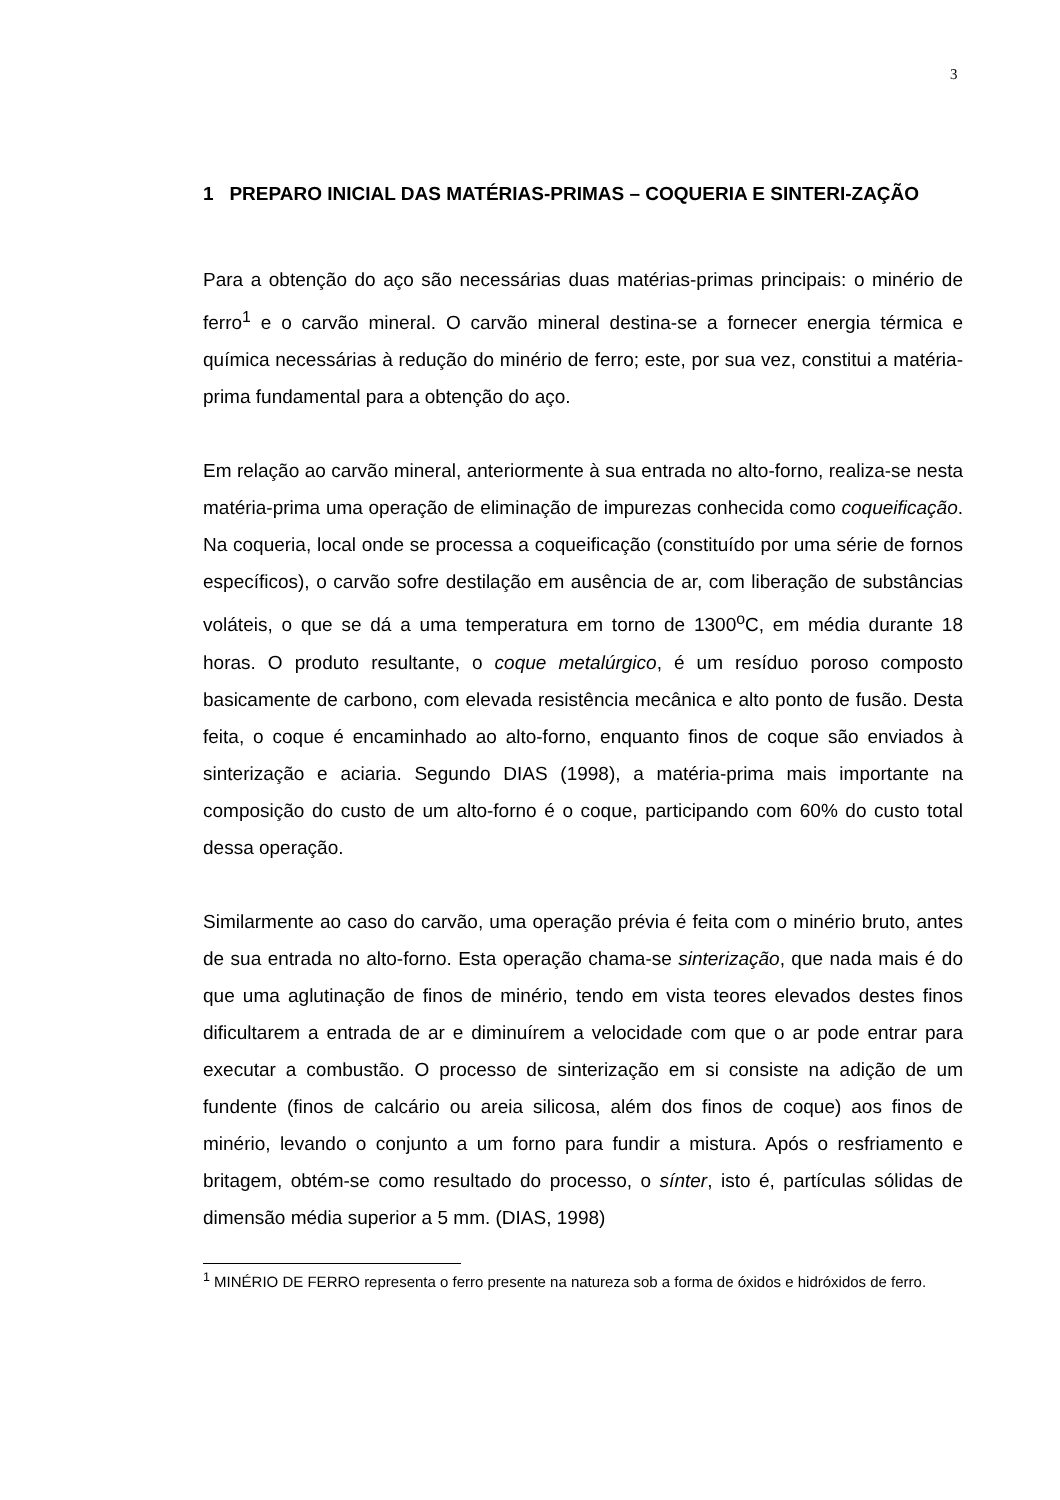3
1 PREPARO INICIAL DAS MATÉRIAS-PRIMAS – COQUERIA E SINTERI-ZAÇÃO
Para a obtenção do aço são necessárias duas matérias-primas principais: o minério de ferro<sup>1</sup> e o carvão mineral. O carvão mineral destina-se a fornecer energia térmica e química necessárias à redução do minério de ferro; este, por sua vez, constitui a matéria-prima fundamental para a obtenção do aço.
Em relação ao carvão mineral, anteriormente à sua entrada no alto-forno, realiza-se nesta matéria-prima uma operação de eliminação de impurezas conhecida como coqueificação. Na coqueria, local onde se processa a coqueificação (constituído por uma série de fornos específicos), o carvão sofre destilação em ausência de ar, com liberação de substâncias voláteis, o que se dá a uma temperatura em torno de 1300<sup>o</sup>C, em média durante 18 horas. O produto resultante, o coque metalúrgico, é um resíduo poroso composto basicamente de carbono, com elevada resistência mecânica e alto ponto de fusão. Desta feita, o coque é encaminhado ao alto-forno, enquanto finos de coque são enviados à sinterização e aciaria. Segundo DIAS (1998), a matéria-prima mais importante na composição do custo de um alto-forno é o coque, participando com 60% do custo total dessa operação.
Similarmente ao caso do carvão, uma operação prévia é feita com o minério bruto, antes de sua entrada no alto-forno. Esta operação chama-se sinterização, que nada mais é do que uma aglutinação de finos de minério, tendo em vista teores elevados destes finos dificultarem a entrada de ar e diminuírem a velocidade com que o ar pode entrar para executar a combustão. O processo de sinterização em si consiste na adição de um fundente (finos de calcário ou areia silicosa, além dos finos de coque) aos finos de minério, levando o conjunto a um forno para fundir a mistura. Após o resfriamento e britagem, obtém-se como resultado do processo, o sínter, isto é, partículas sólidas de dimensão média superior a 5 mm. (DIAS, 1998)
<sup>1</sup> MINÉRIO DE FERRO representa o ferro presente na natureza sob a forma de óxidos e hidróxidos de ferro.